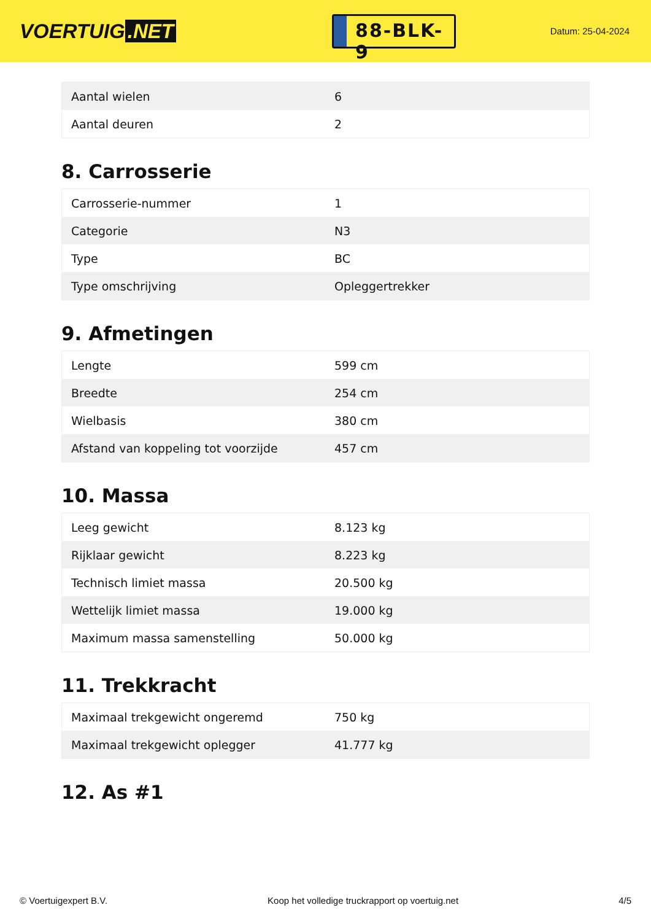VOERTUIG.NET
88-BLK-9
Datum: 25-04-2024
| Aantal wielen | 6 |
| Aantal deuren | 2 |
8. Carrosserie
| Carrosserie-nummer | 1 |
| Categorie | N3 |
| Type | BC |
| Type omschrijving | Opleggertrekker |
9. Afmetingen
| Lengte | 599 cm |
| Breedte | 254 cm |
| Wielbasis | 380 cm |
| Afstand van koppeling tot voorzijde | 457 cm |
10. Massa
| Leeg gewicht | 8.123 kg |
| Rijklaar gewicht | 8.223 kg |
| Technisch limiet massa | 20.500 kg |
| Wettelijk limiet massa | 19.000 kg |
| Maximum massa samenstelling | 50.000 kg |
11. Trekkracht
| Maximaal trekgewicht ongeremd | 750 kg |
| Maximaal trekgewicht oplegger | 41.777 kg |
12. As #1
© Voertuigexpert B.V. Koop het volledige truckrapport op voertuig.net 4/5